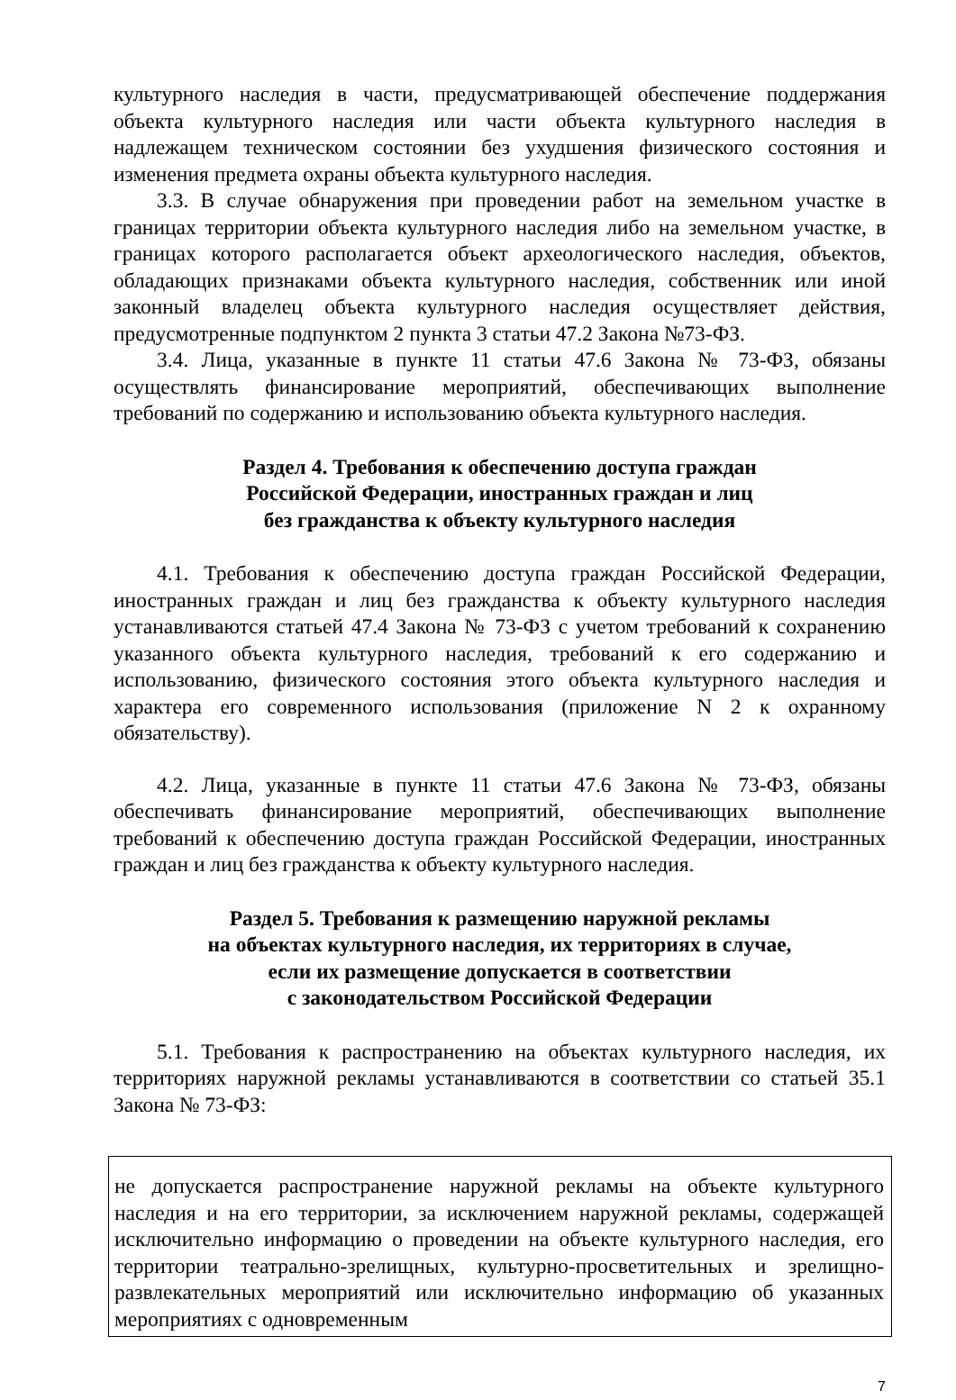культурного наследия в части, предусматривающей обеспечение поддержания объекта культурного наследия или части объекта культурного наследия в надлежащем техническом состоянии без ухудшения физического состояния и изменения предмета охраны объекта культурного наследия.
3.3. В случае обнаружения при проведении работ на земельном участке в границах территории объекта культурного наследия либо на земельном участке, в границах которого располагается объект археологического наследия, объектов, обладающих признаками объекта культурного наследия, собственник или иной законный владелец объекта культурного наследия осуществляет действия, предусмотренные подпунктом 2 пункта 3 статьи 47.2 Закона №73-ФЗ.
3.4. Лица, указанные в пункте 11 статьи 47.6 Закона № 73-ФЗ, обязаны осуществлять финансирование мероприятий, обеспечивающих выполнение требований по содержанию и использованию объекта культурного наследия.
Раздел 4. Требования к обеспечению доступа граждан
Российской Федерации, иностранных граждан и лиц
без гражданства к объекту культурного наследия
4.1. Требования к обеспечению доступа граждан Российской Федерации, иностранных граждан и лиц без гражданства к объекту культурного наследия устанавливаются статьей 47.4 Закона № 73-ФЗ с учетом требований к сохранению указанного объекта культурного наследия, требований к его содержанию и использованию, физического состояния этого объекта культурного наследия и характера его современного использования (приложение N 2 к охранному обязательству).
4.2. Лица, указанные в пункте 11 статьи 47.6 Закона № 73-ФЗ, обязаны обеспечивать финансирование мероприятий, обеспечивающих выполнение требований к обеспечению доступа граждан Российской Федерации, иностранных граждан и лиц без гражданства к объекту культурного наследия.
Раздел 5. Требования к размещению наружной рекламы
на объектах культурного наследия, их территориях в случае,
если их размещение допускается в соответствии
с законодательством Российской Федерации
5.1. Требования к распространению на объектах культурного наследия, их территориях наружной рекламы устанавливаются в соответствии со статьей 35.1 Закона № 73-ФЗ:
| не допускается распространение наружной рекламы на объекте культурного наследия и на его территории, за исключением наружной рекламы, содержащей исключительно информацию о проведении на объекте культурного наследия, его территории театрально-зрелищных, культурно-просветительных и зрелищно-развлекательных мероприятий или исключительно информацию об указанных мероприятиях с одновременным |
7